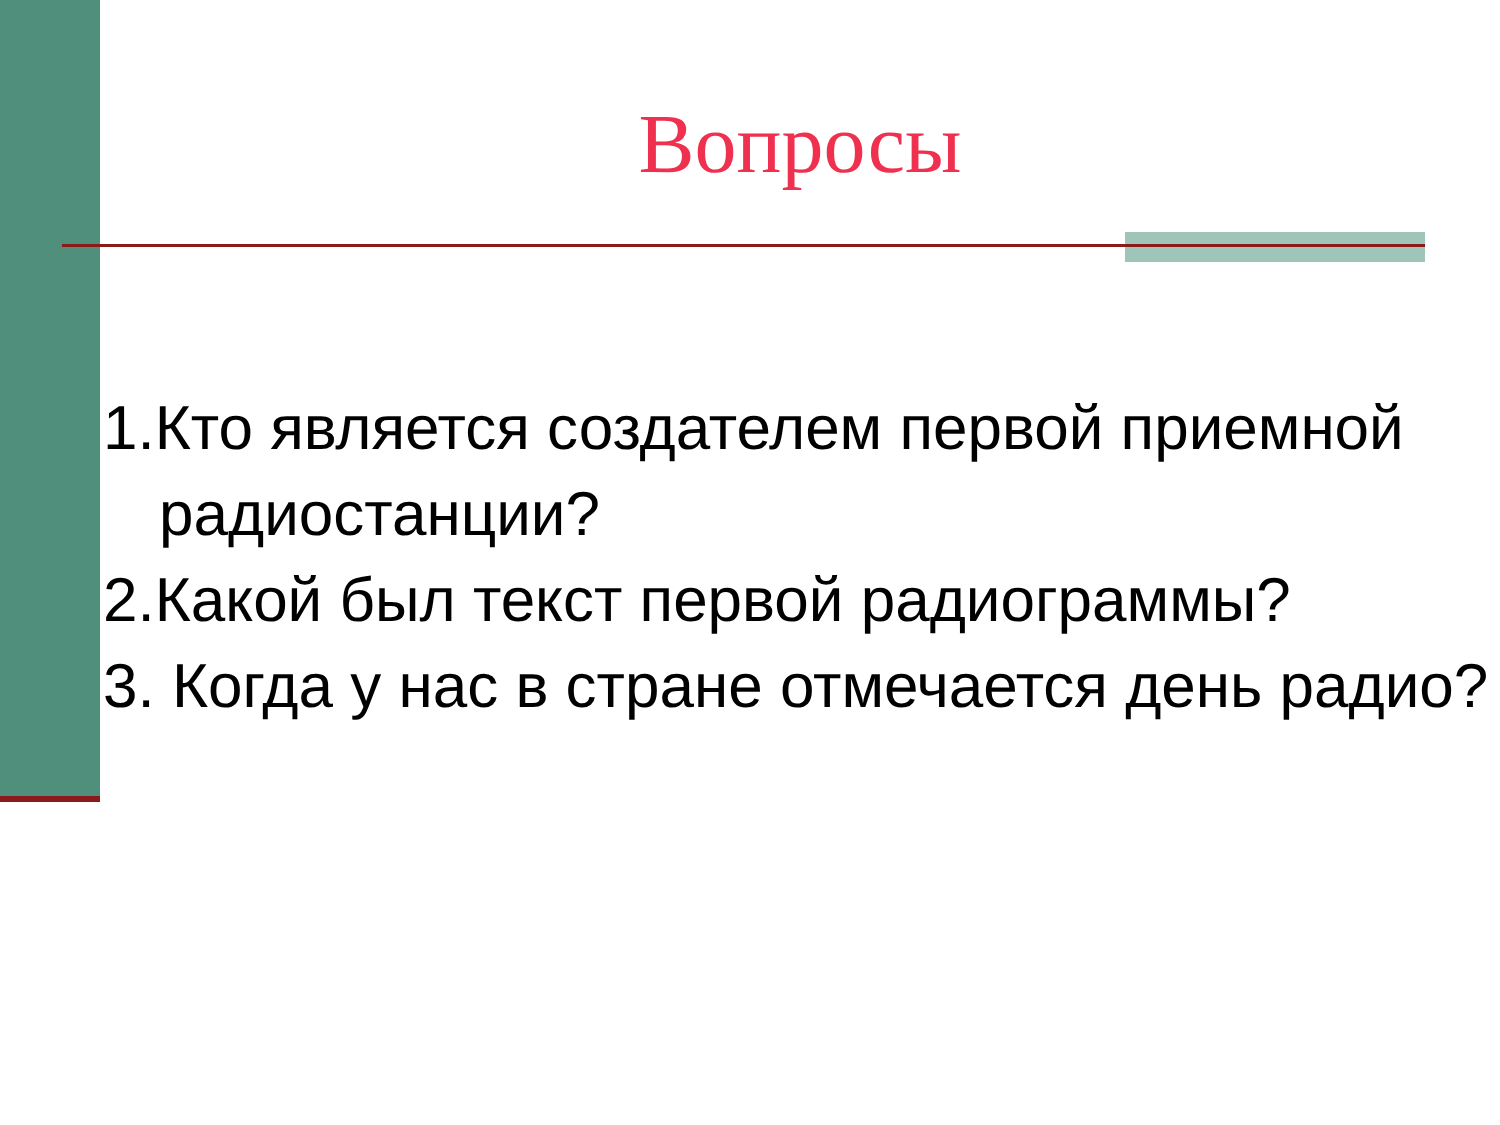Вопросы
1.Кто является создателем первой приемной радиостанции?
2.Какой был текст первой радиограммы?
3. Когда у нас в стране отмечается день радио?